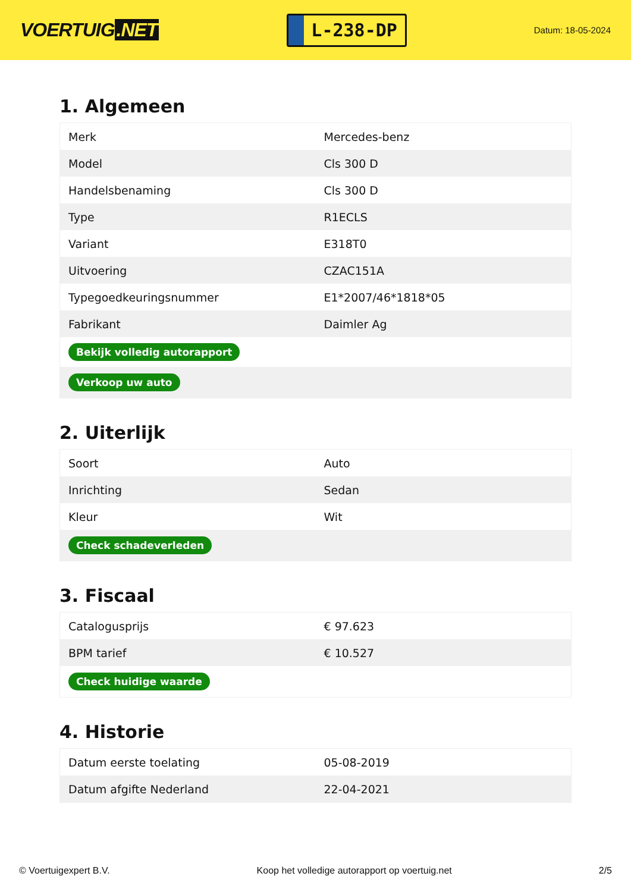VOERTUIG.NET
L-238-DP
Datum: 18-05-2024
1. Algemeen
| Merk | Mercedes-benz |
| Model | Cls 300 D |
| Handelsbenaming | Cls 300 D |
| Type | R1ECLS |
| Variant | E318T0 |
| Uitvoering | CZAC151A |
| Typegoedkeuringsnummer | E1*2007/46*1818*05 |
| Fabrikant | Daimler Ag |
| Bekijk volledig autorapport | |
| Verkoop uw auto | |
2. Uiterlijk
| Soort | Auto |
| Inrichting | Sedan |
| Kleur | Wit |
| Check schadeverleden | |
3. Fiscaal
| Catalogusprijs | € 97.623 |
| BPM tarief | € 10.527 |
| Check huidige waarde | |
4. Historie
| Datum eerste toelating | 05-08-2019 |
| Datum afgifte Nederland | 22-04-2021 |
© Voertuigexpert B.V. Koop het volledige autorapport op voertuig.net 2/5